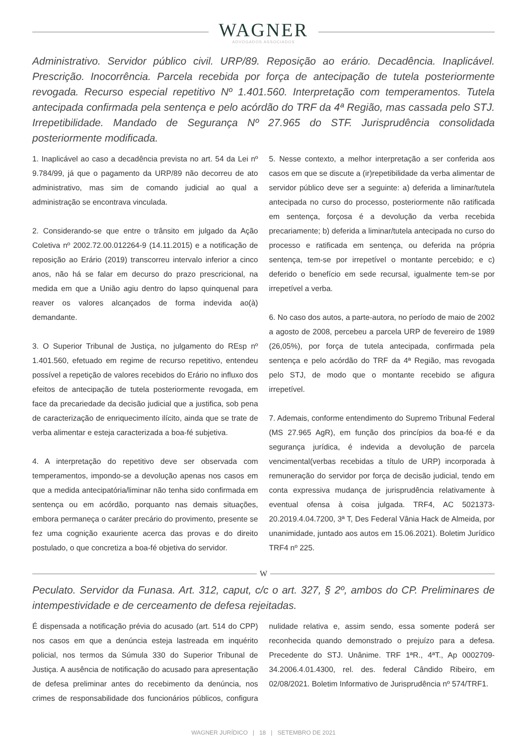WAGNER
ADVOGADOS ASSOCIADOS
Administrativo. Servidor público civil. URP/89. Reposição ao erário. Decadência. Inaplicável. Prescrição. Inocorrência. Parcela recebida por força de antecipação de tutela posteriormente revogada. Recurso especial repetitivo Nº 1.401.560. Interpretação com temperamentos. Tutela antecipada confirmada pela sentença e pelo acórdão do TRF da 4ª Região, mas cassada pelo STJ. Irrepetibilidade. Mandado de Segurança Nº 27.965 do STF. Jurisprudência consolidada posteriormente modificada.
1. Inaplicável ao caso a decadência prevista no art. 54 da Lei nº 9.784/99, já que o pagamento da URP/89 não decorreu de ato administrativo, mas sim de comando judicial ao qual a administração se encontrava vinculada.
2. Considerando-se que entre o trânsito em julgado da Ação Coletiva nº 2002.72.00.012264-9 (14.11.2015) e a notificação de reposição ao Erário (2019) transcorreu intervalo inferior a cinco anos, não há se falar em decurso do prazo prescricional, na medida em que a União agiu dentro do lapso quinquenal para reaver os valores alcançados de forma indevida ao(à) demandante.
3. O Superior Tribunal de Justiça, no julgamento do REsp nº 1.401.560, efetuado em regime de recurso repetitivo, entendeu possível a repetição de valores recebidos do Erário no influxo dos efeitos de antecipação de tutela posteriormente revogada, em face da precariedade da decisão judicial que a justifica, sob pena de caracterização de enriquecimento ilícito, ainda que se trate de verba alimentar e esteja caracterizada a boa-fé subjetiva.
4. A interpretação do repetitivo deve ser observada com temperamentos, impondo-se a devolução apenas nos casos em que a medida antecipatória/liminar não tenha sido confirmada em sentença ou em acórdão, porquanto nas demais situações, embora permaneça o caráter precário do provimento, presente se fez uma cognição exauriente acerca das provas e do direito postulado, o que concretiza a boa-fé objetiva do servidor.
5. Nesse contexto, a melhor interpretação a ser conferida aos casos em que se discute a (ir)repetibilidade da verba alimentar de servidor público deve ser a seguinte: a) deferida a liminar/tutela antecipada no curso do processo, posteriormente não ratificada em sentença, forçosa é a devolução da verba recebida precariamente; b) deferida a liminar/tutela antecipada no curso do processo e ratificada em sentença, ou deferida na própria sentença, tem-se por irrepetível o montante percebido; e c) deferido o benefício em sede recursal, igualmente tem-se por irrepetível a verba.
6. No caso dos autos, a parte-autora, no período de maio de 2002 a agosto de 2008, percebeu a parcela URP de fevereiro de 1989 (26,05%), por força de tutela antecipada, confirmada pela sentença e pelo acórdão do TRF da 4ª Região, mas revogada pelo STJ, de modo que o montante recebido se afigura irrepetível.
7. Ademais, conforme entendimento do Supremo Tribunal Federal (MS 27.965 AgR), em função dos princípios da boa-fé e da segurança jurídica, é indevida a devolução de parcela vencimental(verbas recebidas a título de URP) incorporada à remuneração do servidor por força de decisão judicial, tendo em conta expressiva mudança de jurisprudência relativamente à eventual ofensa à coisa julgada. TRF4, AC 5021373-20.2019.4.04.7200, 3ª T, Des Federal Vânia Hack de Almeida, por unanimidade, juntado aos autos em 15.06.2021). Boletim Jurídico TRF4 nº 225.
W
Peculato. Servidor da Funasa. Art. 312, caput, c/c o art. 327, § 2º, ambos do CP. Preliminares de intempestividade e de cerceamento de defesa rejeitadas.
É dispensada a notificação prévia do acusado (art. 514 do CPP) nos casos em que a denúncia esteja lastreada em inquérito policial, nos termos da Súmula 330 do Superior Tribunal de Justiça. A ausência de notificação do acusado para apresentação de defesa preliminar antes do recebimento da denúncia, nos crimes de responsabilidade dos funcionários públicos, configura nulidade relativa e, assim sendo, essa somente poderá ser reconhecida quando demonstrado o prejuízo para a defesa. Precedente do STJ. Unânime. TRF 1ªR., 4ªT., Ap 0002709-34.2006.4.01.4300, rel. des. federal Cândido Ribeiro, em 02/08/2021. Boletim Informativo de Jurisprudência nº 574/TRF1.
WAGNER JURÍDICO | 18 | SETEMBRO DE 2021